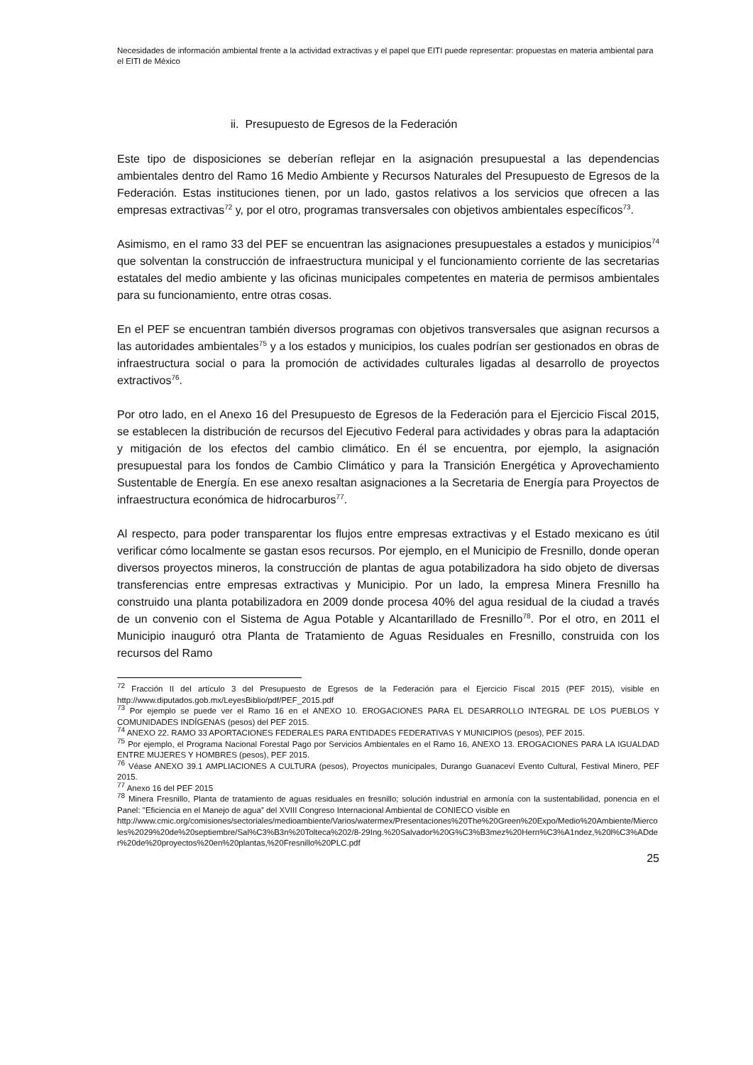Necesidades de información ambiental frente a la actividad extractivas y el papel que EITI puede representar: propuestas en materia ambiental para el EITI de México
ii. Presupuesto de Egresos de la Federación
Este tipo de disposiciones se deberían reflejar en la asignación presupuestal a las dependencias ambientales dentro del Ramo 16 Medio Ambiente y Recursos Naturales del Presupuesto de Egresos de la Federación. Estas instituciones tienen, por un lado, gastos relativos a los servicios que ofrecen a las empresas extractivas<sup>72</sup> y, por el otro, programas transversales con objetivos ambientales específicos<sup>73</sup>.
Asimismo, en el ramo 33 del PEF se encuentran las asignaciones presupuestales a estados y municipios<sup>74</sup> que solventan la construcción de infraestructura municipal y el funcionamiento corriente de las secretarias estatales del medio ambiente y las oficinas municipales competentes en materia de permisos ambientales para su funcionamiento, entre otras cosas.
En el PEF se encuentran también diversos programas con objetivos transversales que asignan recursos a las autoridades ambientales<sup>75</sup> y a los estados y municipios, los cuales podrían ser gestionados en obras de infraestructura social o para la promoción de actividades culturales ligadas al desarrollo de proyectos extractivos<sup>76</sup>.
Por otro lado, en el Anexo 16 del Presupuesto de Egresos de la Federación para el Ejercicio Fiscal 2015, se establecen la distribución de recursos del Ejecutivo Federal para actividades y obras para la adaptación y mitigación de los efectos del cambio climático. En él se encuentra, por ejemplo, la asignación presupuestal para los fondos de Cambio Climático y para la Transición Energética y Aprovechamiento Sustentable de Energía. En ese anexo resaltan asignaciones a la Secretaria de Energía para Proyectos de infraestructura económica de hidrocarburos<sup>77</sup>.
Al respecto, para poder transparentar los flujos entre empresas extractivas y el Estado mexicano es útil verificar cómo localmente se gastan esos recursos. Por ejemplo, en el Municipio de Fresnillo, donde operan diversos proyectos mineros, la construcción de plantas de agua potabilizadora ha sido objeto de diversas transferencias entre empresas extractivas y Municipio. Por un lado, la empresa Minera Fresnillo ha construido una planta potabilizadora en 2009 donde procesa 40% del agua residual de la ciudad a través de un convenio con el Sistema de Agua Potable y Alcantarillado de Fresnillo<sup>78</sup>. Por el otro, en 2011 el Municipio inauguró otra Planta de Tratamiento de Aguas Residuales en Fresnillo, construida con los recursos del Ramo
<sup>72</sup> Fracción II del artículo 3 del Presupuesto de Egresos de la Federación para el Ejercicio Fiscal 2015 (PEF 2015), visible en http://www.diputados.gob.mx/LeyesBiblio/pdf/PEF_2015.pdf
<sup>73</sup> Por ejemplo se puede ver el Ramo 16 en el ANEXO 10. EROGACIONES PARA EL DESARROLLO INTEGRAL DE LOS PUEBLOS Y COMUNIDADES INDÍGENAS (pesos) del PEF 2015.
<sup>74</sup> ANEXO 22. RAMO 33 APORTACIONES FEDERALES PARA ENTIDADES FEDERATIVAS Y MUNICIPIOS (pesos), PEF 2015.
<sup>75</sup> Por ejemplo, el Programa Nacional Forestal Pago por Servicios Ambientales en el Ramo 16, ANEXO 13. EROGACIONES PARA LA IGUALDAD ENTRE MUJERES Y HOMBRES (pesos), PEF 2015.
<sup>76</sup> Véase ANEXO 39.1 AMPLIACIONES A CULTURA (pesos), Proyectos municipales, Durango Guanaceví Evento Cultural, Festival Minero, PEF 2015.
<sup>77</sup> Anexo 16 del PEF 2015
<sup>78</sup> Minera Fresnillo, Planta de tratamiento de aguas residuales en fresnillo; solución industrial en armonía con la sustentabilidad, ponencia en el Panel: "Eficiencia en el Manejo de agua” del XVIII Congreso Internacional Ambiental de CONIECO visible en
http://www.cmic.org/comisiones/sectoriales/medioambiente/Varios/watermex/Presentaciones%20The%20Green%20Expo/Medio%20Ambiente/Miercoles%2029%20de%20septiembre/Sal%C3%B3n%20Tolteca%202/8-29Ing.%20Salvador%20G%C3%B3mez%20Hern%C3%A1ndez,%20l%C3%ADder%20de%20proyectos%20en%20plantas,%20Fresnillo%20PLC.pdf
25